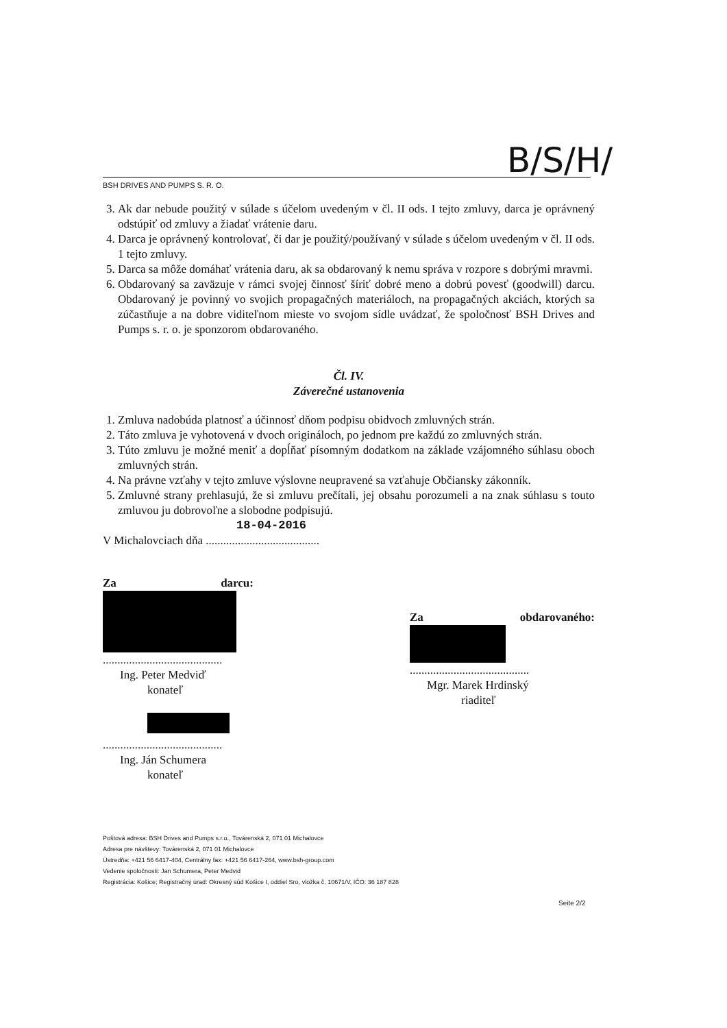B/S/H/
BSH DRIVES AND PUMPS S. R. O.
3. Ak dar nebude použitý v súlade s účelom uvedeným v čl. II ods. I tejto zmluvy, darca je oprávnený odstúpiť od zmluvy a žiadať vrátenie daru.
4. Darca je oprávnený kontrolovať, či dar je použitý/používaný v súlade s účelom uvedeným v čl. II ods. 1 tejto zmluvy.
5. Darca sa môže domáhať vrátenia daru, ak sa obdarovaný k nemu správa v rozpore s dobrými mravmi.
6. Obdarovaný sa zaväzuje v rámci svojej činnosť šíriť dobré meno a dobrú povesť (goodwill) darcu. Obdarovaný je povinný vo svojich propagačných materiáloch, na propagačných akciách, ktorých sa zúčastňuje a na dobre viditeľnom mieste vo svojom sídle uvádzať, že spoločnosť BSH Drives and Pumps s. r. o. je sponzorom obdarovaného.
Čl. IV.
Záverečné ustanovenia
1. Zmluva nadobúda platnosť a účinnosť dňom podpisu obidvoch zmluvných strán.
2. Táto zmluva je vyhotovená v dvoch origináloch, po jednom pre každú zo zmluvných strán.
3. Túto zmluvu je možné meniť a dopĺňať písomným dodatkom na základe vzájomného súhlasu oboch zmluvných strán.
4. Na právne vzťahy v tejto zmluve výslovne neupravené sa vzťahuje Občiansky zákonník.
5. Zmluvné strany prehlasujú, že si zmluvu prečítali, jej obsahu porozumeli a na znak súhlasu s touto zmluvou ju dobrovoľne a slobodne podpisujú.
18-04-2016
V Michalovciach dňa .......................................
Za darcu:
.........................................
Ing. Peter Medviď
konateľ
.........................................
Ing. Ján Schumera
konateľ
Za obdarovaného:
.........................................
Mgr. Marek Hrdinský
riaditeľ
Poštová adresa: BSH Drives and Pumps s.r.o., Továrenská 2, 071 01 Michalovce
Adresa pre návštevy: Továrenská 2, 071 01 Michalovce
Ústredňa: +421 56 6417-404, Centrálny fax: +421 56 6417-264, www.bsh-group.com
Vedenie spoločnosti: Jan Schumera, Peter Medvid
Registrácia: Košice; Registračný úrad: Okresný súd Košice I, oddiel Sro, vložka č. 10671/V, IČO: 36 187 828
Seite 2/2